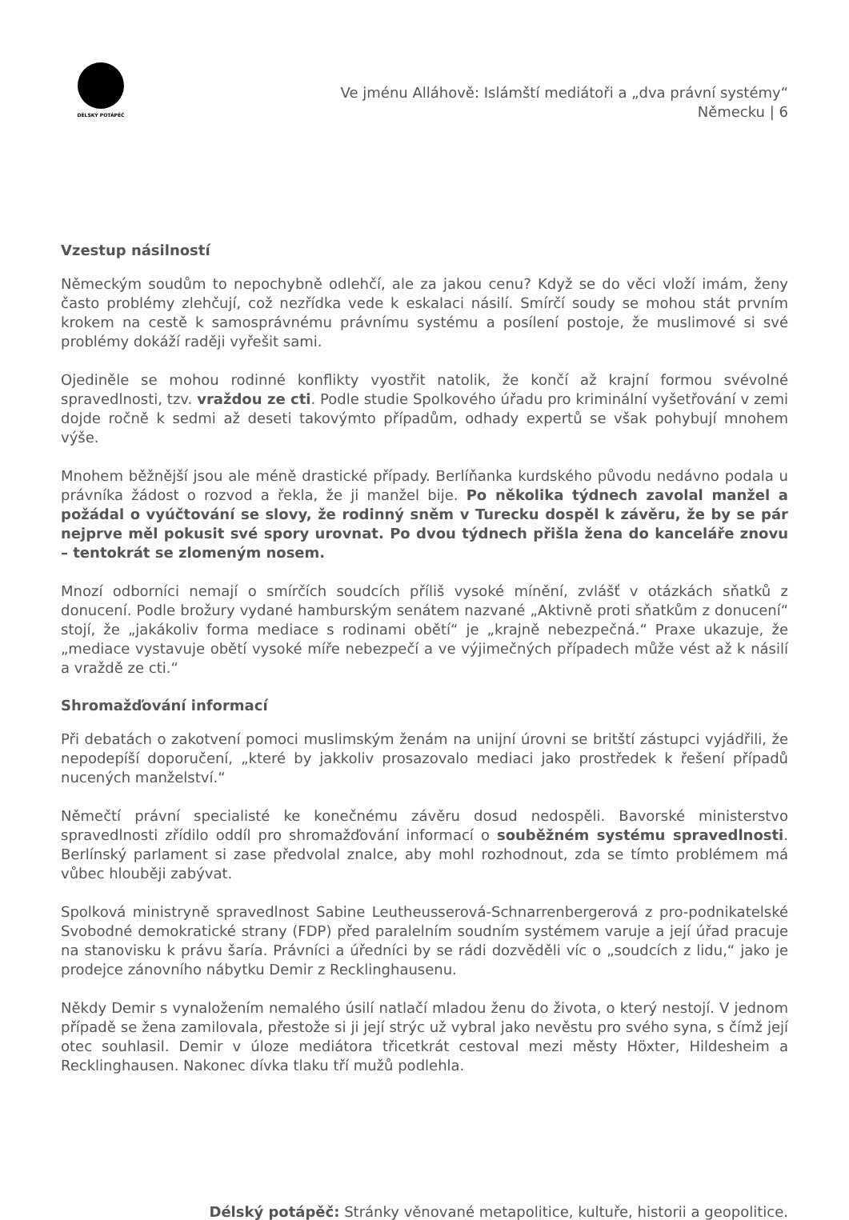DÉLSKÝ POTÁPĚČ
Ve jménu Alláhově: Islámští mediátoři a „dva právní systémy“
Německu | 6
Vzestup násilností
Německým soudům to nepochybně odlehčí, ale za jakou cenu? Když se do věci vloží imám, ženy často problémy zlehčují, což nezřídka vede k eskalaci násilí. Smírčí soudy se mohou stát prvním krokem na cestě k samosprávnému právnímu systému a posílení postoje, že muslimové si své problémy dokáží raději vyřešit sami.
Ojediněle se mohou rodinné konflikty vyostřit natolik, že končí až krajní formou svévolné spravedlnosti, tzv. vraždou ze cti. Podle studie Spolkového úřadu pro kriminální vyšetřování v zemi dojde ročně k sedmi až deseti takovýmto případům, odhady expertů se však pohybují mnohem výše.
Mnohem běžnější jsou ale méně drastické případy. Berlíňanka kurdského původu nedávno podala u právníka žádost o rozvod a řekla, že ji manžel bije. Po několika týdnech zavolal manžel a požádal o vyúčtování se slovy, že rodinný sněm v Turecku dospěl k závěru, že by se pár nejprve měl pokusit své spory urovnat. Po dvou týdnech přišla žena do kanceláře znovu – tentokrát se zlomeným nosem.
Mnozí odborníci nemají o smírčích soudcích příliš vysoké mínění, zvlášť v otázkách sňatků z donucení. Podle brožury vydané hamburským senátem nazvané „Aktivně proti sňatkům z donucení“ stojí, že „jakákoliv forma mediace s rodinami obětí“ je „krajně nebezpečná.“ Praxe ukazuje, že „mediace vystavuje obětí vysoké míře nebezpečí a ve výjimečných případech může vést až k násilí a vraždě ze cti.“
Shromažďování informací
Při debatách o zakotvení pomoci muslimským ženám na unijní úrovni se britští zástupci vyjádřili, že nepodepíší doporučení, „které by jakkoliv prosazovalo mediaci jako prostředek k řešení případů nucených manželství.“
Němečtí právní specialisté ke konečnému závěru dosud nedospěli. Bavorské ministerstvo spravedlnosti zřídilo oddíl pro shromažďování informací o souběžném systému spravedlnosti. Berlínský parlament si zase předvolal znalce, aby mohl rozhodnout, zda se tímto problémem má vůbec hlouběji zabývat.
Spolková ministryně spravedlnost Sabine Leutheusserová-Schnarrenbergerová z pro-podnikatelské Svobodné demokratické strany (FDP) před paralelním soudním systémem varuje a její úřad pracuje na stanovisku k právu šaría. Právníci a úředníci by se rádi dozvěděli víc o „soudcích z lidu,“ jako je prodejce zánovního nábytku Demir z Recklinghausenu.
Někdy Demir s vynaložením nemalého úsilí natlačí mladou ženu do života, o který nestojí. V jednom případě se žena zamilovala, přestože si ji její strýc už vybral jako nevěstu pro svého syna, s čímž její otec souhlasil. Demir v úloze mediátora třicetkrát cestoval mezi městy Höxter, Hildesheim a Recklinghausen. Nakonec dívka tlaku tří mužů podlehla.
Délský potápěč: Stránky věnované metapolitice, kultuře, historii a geopolitice.